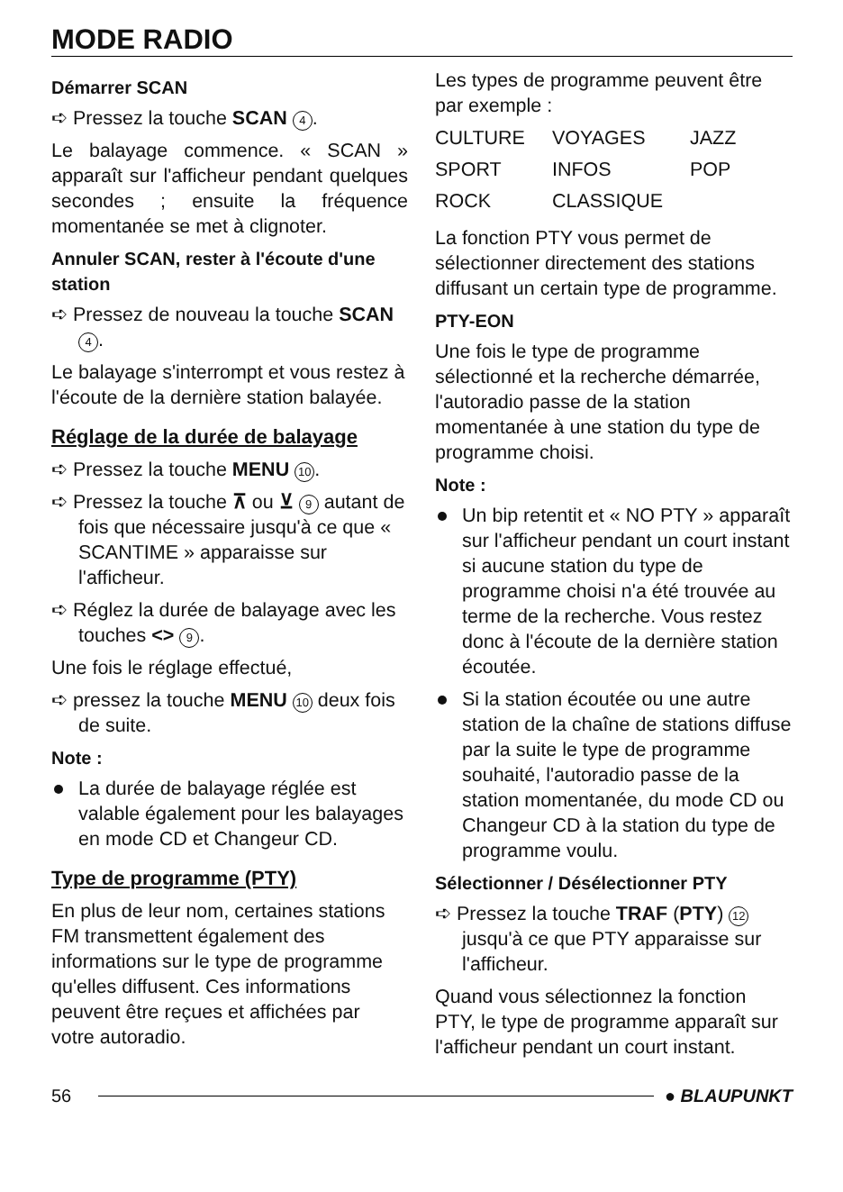MODE RADIO
Démarrer SCAN
➪ Pressez la touche SCAN 4.
Le balayage commence. « SCAN » apparaît sur l'afficheur pendant quelques secondes ; ensuite la fréquence momentanée se met à clignoter.
Annuler SCAN, rester à l'écoute d'une station
➪ Pressez de nouveau la touche SCAN 4.
Le balayage s'interrompt et vous restez à l'écoute de la dernière station balayée.
Réglage de la durée de balayage
➪ Pressez la touche MENU 10.
➪ Pressez la touche ⊼ ou ⊻ 9 autant de fois que nécessaire jusqu'à ce que « SCANTIME » apparaisse sur l'afficheur.
➪ Réglez la durée de balayage avec les touches <> 9.
Une fois le réglage effectué,
➪ pressez la touche MENU 10 deux fois de suite.
Note :
La durée de balayage réglée est valable également pour les balayages en mode CD et Changeur CD.
Type de programme (PTY)
En plus de leur nom, certaines stations FM transmettent également des informations sur le type de programme qu'elles diffusent. Ces informations peuvent être reçues et affichées par votre autoradio.
Les types de programme peuvent être par exemple :
| CULTURE | VOYAGES | JAZZ |
| SPORT | INFOS | POP |
| ROCK | CLASSIQUE | |
La fonction PTY vous permet de sélectionner directement des stations diffusant un certain type de programme.
PTY-EON
Une fois le type de programme sélectionné et la recherche démarrée, l'autoradio passe de la station momentanée à une station du type de programme choisi.
Note :
Un bip retentit et « NO PTY » apparaît sur l'afficheur pendant un court instant si aucune station du type de programme choisi n'a été trouvée au terme de la recherche. Vous restez donc à l'écoute de la dernière station écoutée.
Si la station écoutée ou une autre station de la chaîne de stations diffuse par la suite le type de programme souhaité, l'autoradio passe de la station momentanée, du mode CD ou Changeur CD à la station du type de programme voulu.
Sélectionner / Désélectionner PTY
➪ Pressez la touche TRAF (PTY) 12 jusqu'à ce que PTY apparaisse sur l'afficheur.
Quand vous sélectionnez la fonction PTY, le type de programme apparaît sur l'afficheur pendant un court instant.
56 ● BLAUPUNKT